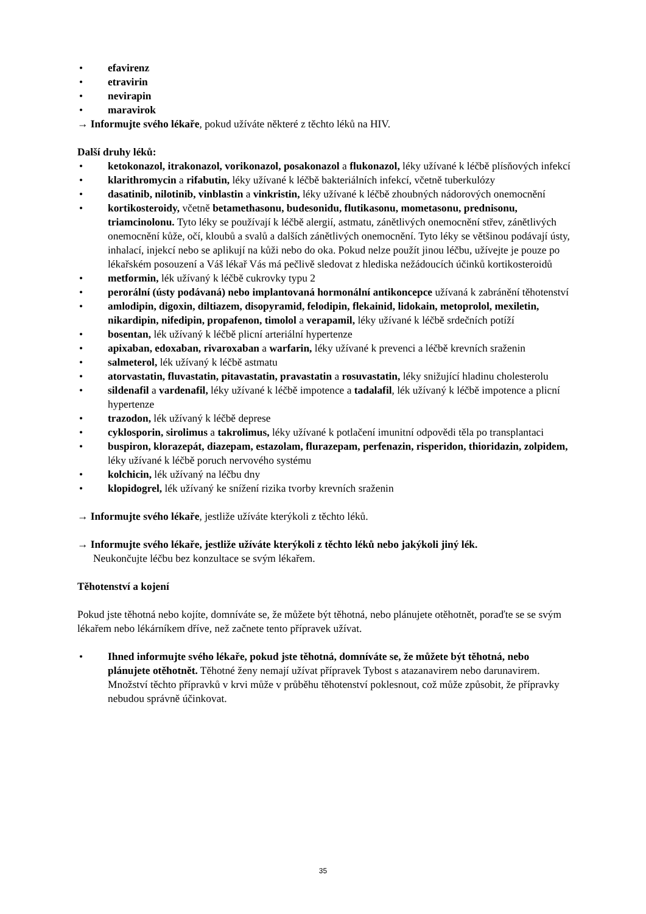• efavirenz
• etravirin
• nevirapin
• maravirok
→ Informujte svého lékaře, pokud užíváte některé z těchto léků na HIV.
Další druhy léků:
• ketokonazol, itrakonazol, vorikonazol, posakonazol a flukonazol, léky užívané k léčbě plísňových infekcí
• klarithromycin a rifabutin, léky užívané k léčbě bakteriálních infekcí, včetně tuberkulózy
• dasatinib, nilotinib, vinblastin a vinkristin, léky užívané k léčbě zhoubných nádorových onemocnění
• kortikosteroidy, včetně betamethasonu, budesonidu, flutikasonu, mometasonu, prednisonu, triamcinolonu. Tyto léky se používají k léčbě alergií, astmatu, zánětlivých onemocnění střev, zánětlivých onemocnění kůže, očí, kloubů a svalů a dalších zánětlivých onemocnění. Tyto léky se většinou podávají ústy, inhalací, injekcí nebo se aplikují na kůži nebo do oka. Pokud nelze použít jinou léčbu, užívejte je pouze po lékařském posouzení a Váš lékař Vás má pečlivě sledovat z hlediska nežádoucích účinků kortikosteroidů
• metformin, lék užívaný k léčbě cukrovky typu 2
• perorální (ústy podávaná) nebo implantovaná hormonální antikoncepce užívaná k zabránění těhotenství
• amlodipin, digoxin, diltiazem, disopyramid, felodipin, flekainid, lidokain, metoprolol, mexiletin, nikardipin, nifedipin, propafenon, timolol a verapamil, léky užívané k léčbě srdečních potíží
• bosentan, lék užívaný k léčbě plicní arteriální hypertenze
• apixaban, edoxaban, rivaroxaban a warfarin, léky užívané k prevenci a léčbě krevních sraženin
• salmeterol, lék užívaný k léčbě astmatu
• atorvastatin, fluvastatin, pitavastatin, pravastatin a rosuvastatin, léky snižující hladinu cholesterolu
• sildenafil a vardenafil, léky užívané k léčbě impotence a tadalafil, lék užívaný k léčbě impotence a plicní hypertenze
• trazodon, lék užívaný k léčbě deprese
• cyklosporin, sirolimus a takrolimus, léky užívané k potlačení imunitní odpovědi těla po transplantaci
• buspiron, klorazepát, diazepam, estazolam, flurazepam, perfenazin, risperidon, thioridazin, zolpidem, léky užívané k léčbě poruch nervového systému
• kolchicin, lék užívaný na léčbu dny
• klopidogrel, lék užívaný ke snížení rizika tvorby krevních sraženin
→ Informujte svého lékaře, jestliže užíváte kterýkoli z těchto léků.
→ Informujte svého lékaře, jestliže užíváte kterýkoli z těchto léků nebo jakýkoli jiný lék.
Neukončujte léčbu bez konzultace se svým lékařem.
Těhotenství a kojení
Pokud jste těhotná nebo kojíte, domníváte se, že můžete být těhotná, nebo plánujete otěhotnět, poraďte se se svým lékařem nebo lékárníkem dříve, než začnete tento přípravek užívat.
• Ihned informujte svého lékaře, pokud jste těhotná, domníváte se, že můžete být těhotná, nebo plánujete otěhotnět. Těhotné ženy nemají užívat přípravek Tybost s atazanavirem nebo darunavirem. Množství těchto přípravků v krvi může v průběhu těhotenství poklesnout, což může způsobit, že přípravky nebudou správně účinkovat.
35